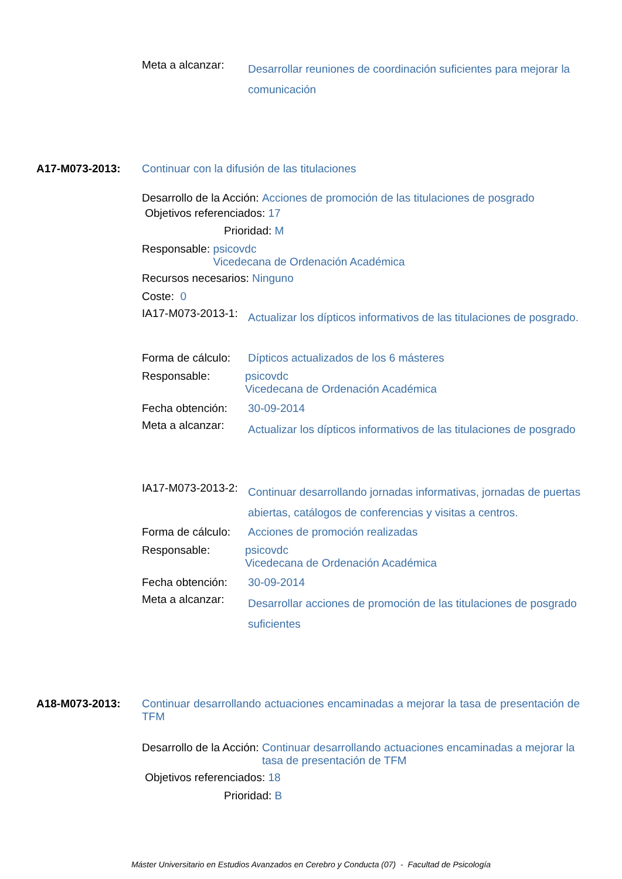Meta a alcanzar: Desarrollar reuniones de coordinación suficientes para mejorar la comunicación
A17-M073-2013: Continuar con la difusión de las titulaciones
Desarrollo de la Acción: Acciones de promoción de las titulaciones de posgrado
Objetivos referenciados: 17
Prioridad: M
Responsable: psicovdc
Vicedecana de Ordenación Académica
Recursos necesarios: Ninguno
Coste: 0
IA17-M073-2013-1: Actualizar los dípticos informativos de las titulaciones de posgrado.
Forma de cálculo: Dípticos actualizados de los 6 másteres
Responsable: psicovdc
Vicedecana de Ordenación Académica
Fecha obtención: 30-09-2014
Meta a alcanzar: Actualizar los dípticos informativos de las titulaciones de posgrado
IA17-M073-2013-2: Continuar desarrollando jornadas informativas, jornadas de puertas abiertas, catálogos de conferencias y visitas a centros.
Forma de cálculo: Acciones de promoción realizadas
Responsable: psicovdc
Vicedecana de Ordenación Académica
Fecha obtención: 30-09-2014
Meta a alcanzar: Desarrollar acciones de promoción de las titulaciones de posgrado suficientes
A18-M073-2013: Continuar desarrollando actuaciones encaminadas a mejorar la tasa de presentación de TFM
Desarrollo de la Acción: Continuar desarrollando actuaciones encaminadas a mejorar la tasa de presentación de TFM
Objetivos referenciados: 18
Prioridad: B
Máster Universitario en Estudios Avanzados en Cerebro y Conducta (07) - Facultad de Psicología